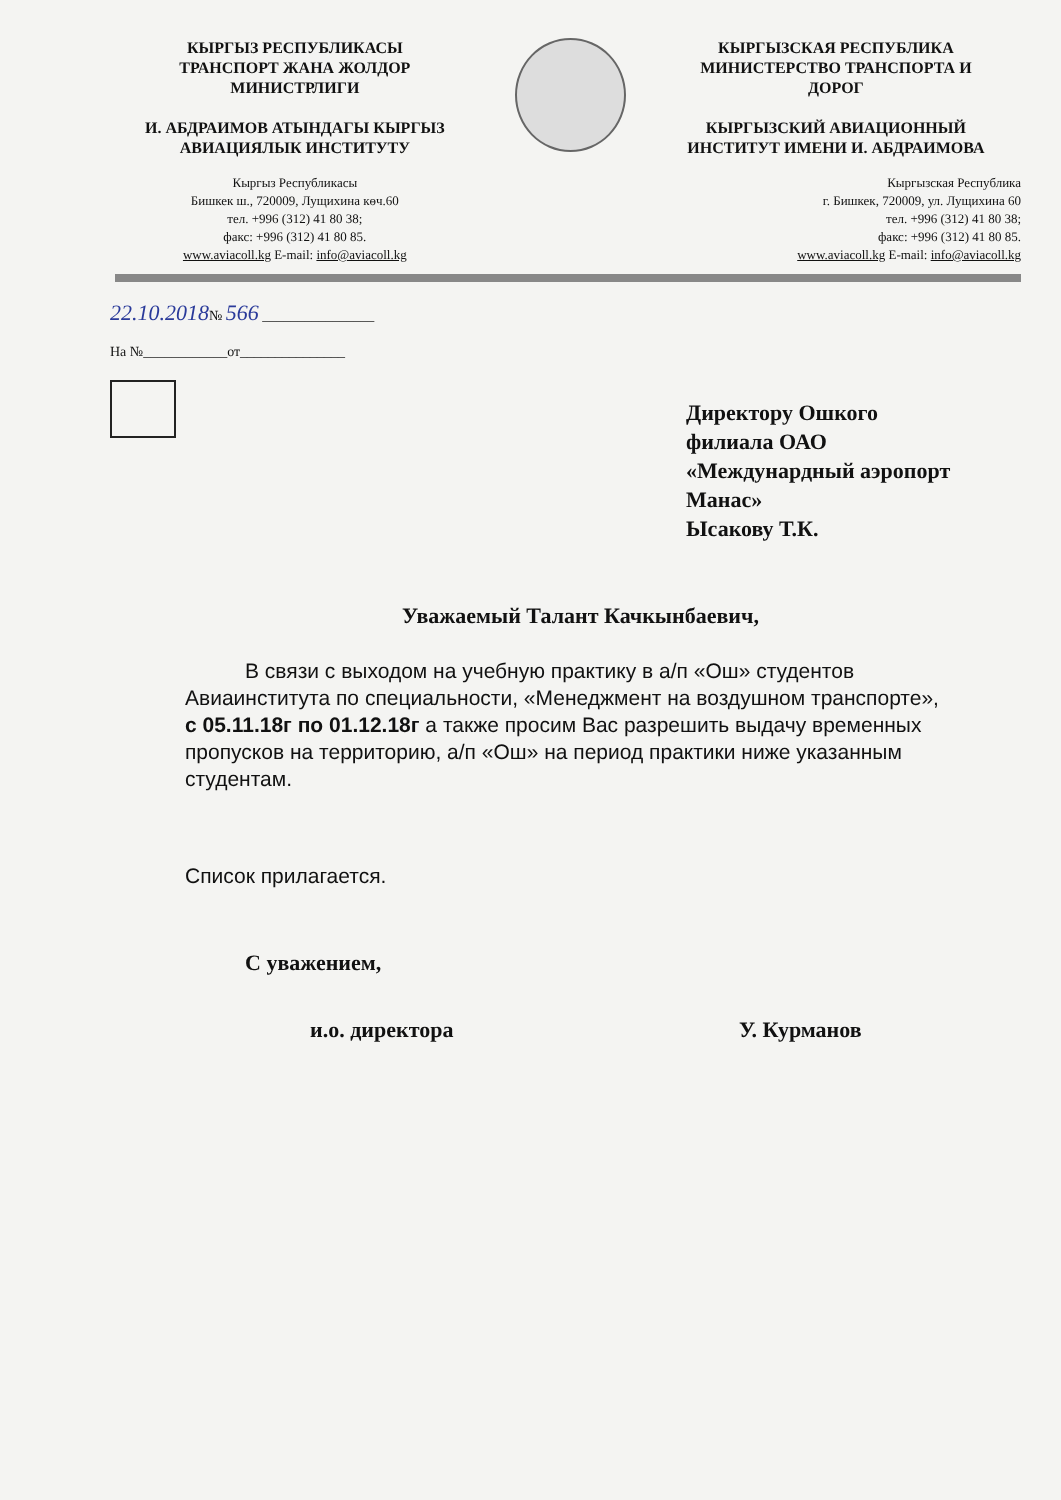КЫРГЫЗ РЕСПУБЛИКАСЫ
ТРАНСПОРТ ЖАНА ЖОЛДОР
МИНИСТРЛИГИ
И. АБДРАИМОВ АТЫНДАГЫ КЫРГЫЗ
АВИАЦИЯЛЫК ИНСТИТУТУ
Кыргыз Республикасы
Бишкек ш., 720009, Лущихина көч.60
тел. +996 (312) 41 80 38;
факс: +996 (312) 41 80 85.
www.aviacoll.kg E-mail: info@aviacoll.kg
КЫРГЫЗСКАЯ РЕСПУБЛИКА
МИНИСТЕРСТВО ТРАНСПОРТА И
ДОРОГ
КЫРГЫЗСКИЙ АВИАЦИОННЫЙ
ИНСТИТУТ ИМЕНИ И. АБДРАИМОВА
Кыргызская Республика
г. Бишкек, 720009, ул. Лущихина 60
тел. +996 (312) 41 80 38;
факс: +996 (312) 41 80 85.
www.aviacoll.kg E-mail: info@aviacoll.kg
22.10.2018№ 566 ________________
На №____________от_______________
Директору Ошкого
филиала ОАО
«Междунардный аэропорт
Манас»
Ысакову Т.К.
Уважаемый Талант Качкынбаевич,
В связи с выходом на учебную практику в а/п «Ош» студентов Авиаинститута по специальности, «Менеджмент на воздушном транспорте», с 05.11.18г по 01.12.18г а также просим Вас разрешить выдачу временных пропусков на территорию, а/п «Ош» на период практики ниже указанным студентам.
Список прилагается.
С уважением,
и.о. директора У. Курманов